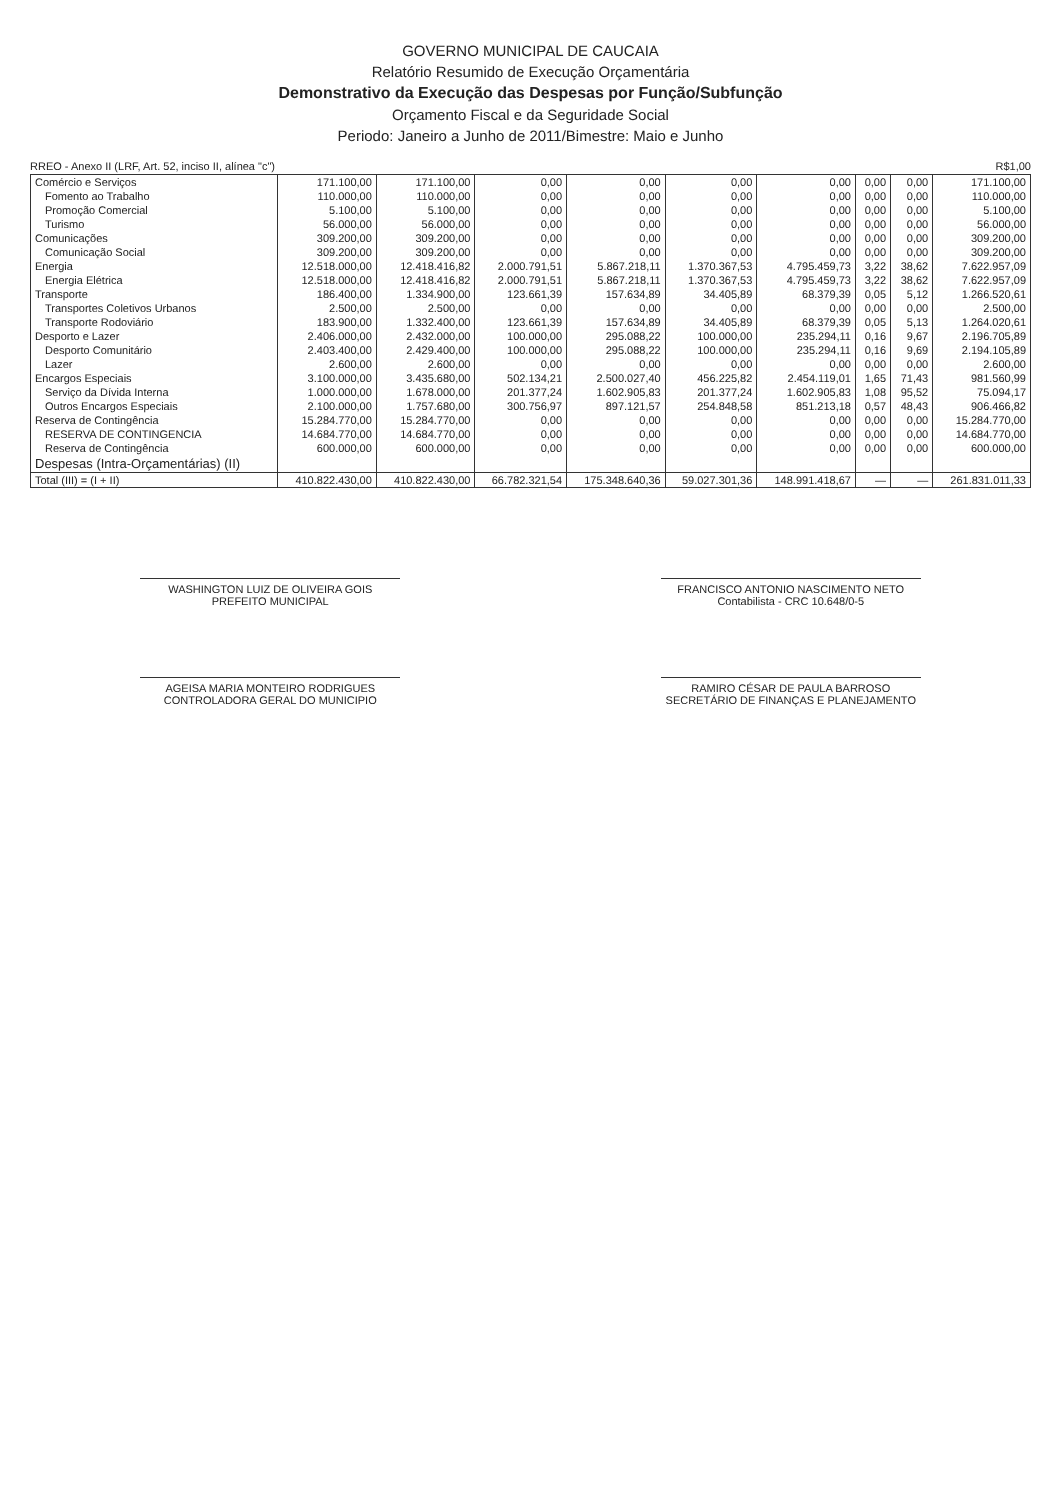GOVERNO MUNICIPAL DE CAUCAIA
Relatório Resumido de Execução Orçamentária
Demonstrativo da Execução das Despesas por Função/Subfunção
Orçamento Fiscal e da Seguridade Social
Periodo: Janeiro a Junho de 2011/Bimestre: Maio e Junho
RREO - Anexo II (LRF, Art. 52, inciso II, alínea "c") R$1,00
| Comércio e Serviços | 171.100,00 | 171.100,00 | 0,00 | 0,00 | 0,00 | 0,00 | 0,00 | 0,00 | 171.100,00 |
| Fomento ao Trabalho | 110.000,00 | 110.000,00 | 0,00 | 0,00 | 0,00 | 0,00 | 0,00 | 0,00 | 110.000,00 |
| Promoção Comercial | 5.100,00 | 5.100,00 | 0,00 | 0,00 | 0,00 | 0,00 | 0,00 | 0,00 | 5.100,00 |
| Turismo | 56.000,00 | 56.000,00 | 0,00 | 0,00 | 0,00 | 0,00 | 0,00 | 0,00 | 56.000,00 |
| Comunicações | 309.200,00 | 309.200,00 | 0,00 | 0,00 | 0,00 | 0,00 | 0,00 | 0,00 | 309.200,00 |
| Comunicação Social | 309.200,00 | 309.200,00 | 0,00 | 0,00 | 0,00 | 0,00 | 0,00 | 0,00 | 309.200,00 |
| Energia | 12.518.000,00 | 12.418.416,82 | 2.000.791,51 | 5.867.218,11 | 1.370.367,53 | 4.795.459,73 | 3,22 | 38,62 | 7.622.957,09 |
| Energia Elétrica | 12.518.000,00 | 12.418.416,82 | 2.000.791,51 | 5.867.218,11 | 1.370.367,53 | 4.795.459,73 | 3,22 | 38,62 | 7.622.957,09 |
| Transporte | 186.400,00 | 1.334.900,00 | 123.661,39 | 157.634,89 | 34.405,89 | 68.379,39 | 0,05 | 5,12 | 1.266.520,61 |
| Transportes Coletivos Urbanos | 2.500,00 | 2.500,00 | 0,00 | 0,00 | 0,00 | 0,00 | 0,00 | 0,00 | 2.500,00 |
| Transporte Rodoviário | 183.900,00 | 1.332.400,00 | 123.661,39 | 157.634,89 | 34.405,89 | 68.379,39 | 0,05 | 5,13 | 1.264.020,61 |
| Desporto e Lazer | 2.406.000,00 | 2.432.000,00 | 100.000,00 | 295.088,22 | 100.000,00 | 235.294,11 | 0,16 | 9,67 | 2.196.705,89 |
| Desporto Comunitário | 2.403.400,00 | 2.429.400,00 | 100.000,00 | 295.088,22 | 100.000,00 | 235.294,11 | 0,16 | 9,69 | 2.194.105,89 |
| Lazer | 2.600,00 | 2.600,00 | 0,00 | 0,00 | 0,00 | 0,00 | 0,00 | 0,00 | 2.600,00 |
| Encargos Especiais | 3.100.000,00 | 3.435.680,00 | 502.134,21 | 2.500.027,40 | 456.225,82 | 2.454.119,01 | 1,65 | 71,43 | 981.560,99 |
| Serviço da Dívida Interna | 1.000.000,00 | 1.678.000,00 | 201.377,24 | 1.602.905,83 | 201.377,24 | 1.602.905,83 | 1,08 | 95,52 | 75.094,17 |
| Outros Encargos Especiais | 2.100.000,00 | 1.757.680,00 | 300.756,97 | 897.121,57 | 254.848,58 | 851.213,18 | 0,57 | 48,43 | 906.466,82 |
| Reserva de Contingência | 15.284.770,00 | 15.284.770,00 | 0,00 | 0,00 | 0,00 | 0,00 | 0,00 | 0,00 | 15.284.770,00 |
| RESERVA DE CONTINGENCIA | 14.684.770,00 | 14.684.770,00 | 0,00 | 0,00 | 0,00 | 0,00 | 0,00 | 0,00 | 14.684.770,00 |
| Reserva de Contingência | 600.000,00 | 600.000,00 | 0,00 | 0,00 | 0,00 | 0,00 | 0,00 | 0,00 | 600.000,00 |
| Despesas (Intra-Orçamentárias) (II) | | | | | | | | | |
| Total (III) = (I + II) | 410.822.430,00 | 410.822.430,00 | 66.782.321,54 | 175.348.640,36 | 59.027.301,36 | 148.991.418,67 | — | — | 261.831.011,33 |
WASHINGTON LUIZ DE OLIVEIRA GOIS
PREFEITO MUNICIPAL
FRANCISCO ANTONIO NASCIMENTO NETO
Contabilista - CRC 10.648/0-5
AGEISA MARIA MONTEIRO RODRIGUES
CONTROLADORA GERAL DO MUNICIPIO
RAMIRO CÉSAR DE PAULA BARROSO
SECRETÁRIO DE FINANÇAS E PLANEJAMENTO